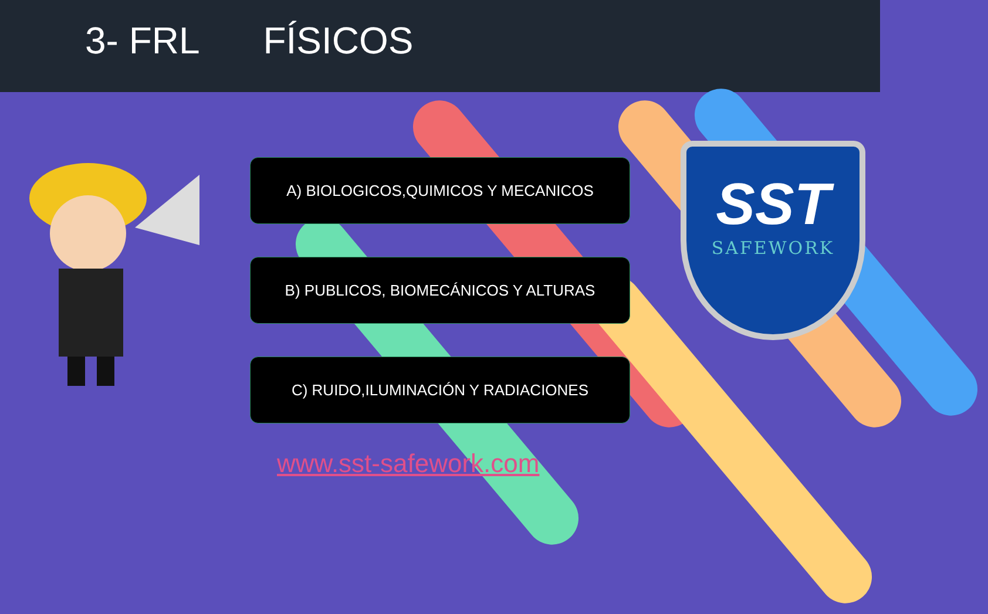3- FRL FÍSICOS
A) BIOLOGICOS,QUIMICOS Y MECANICOS
B) PUBLICOS, BIOMECÁNICOS Y ALTURAS
C) RUIDO,ILUMINACIÓN Y RADIACIONES
SST
SAFEWORK
www.sst-safework.com